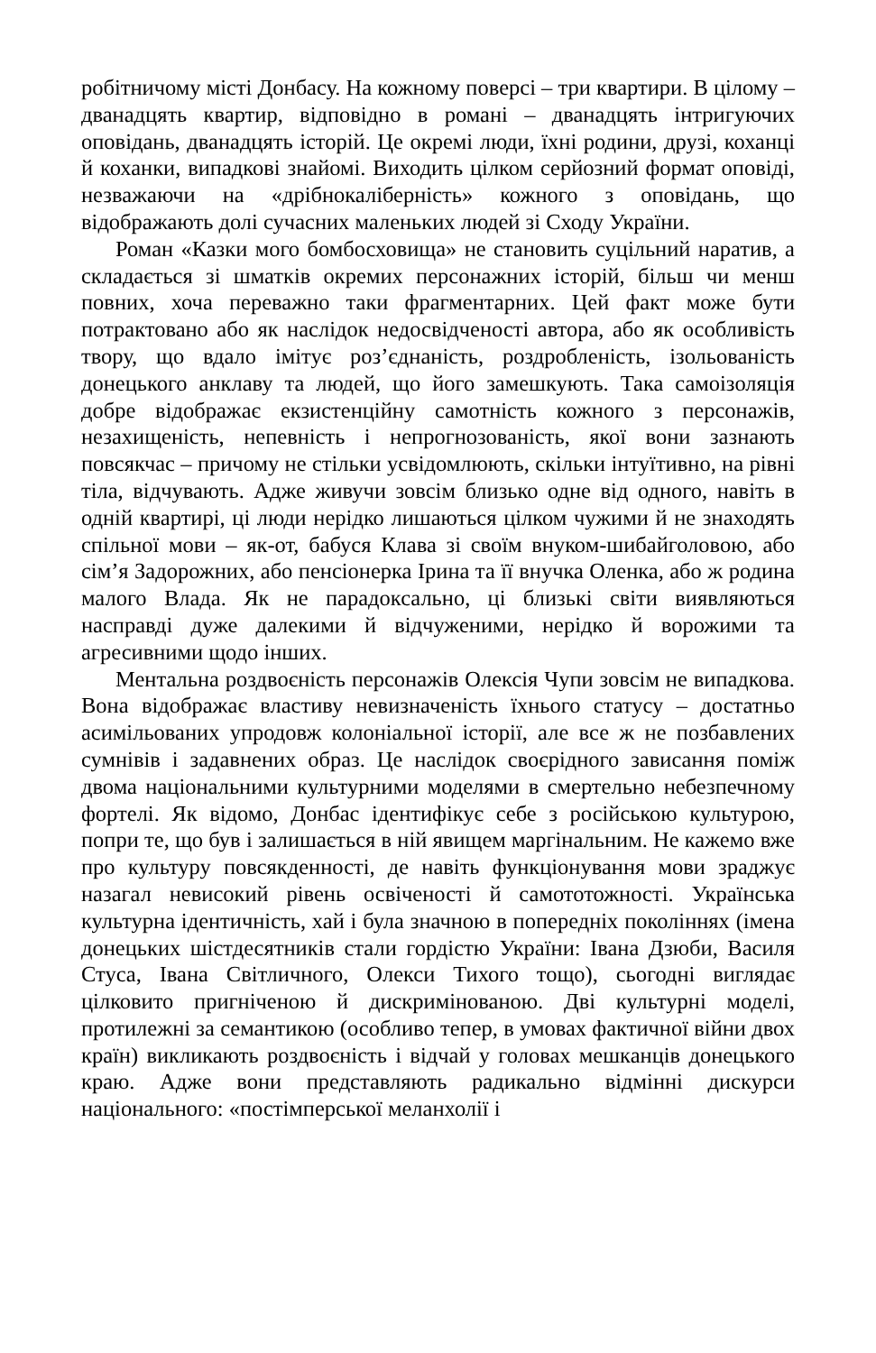робітничому місті Донбасу. На кожному поверсі – три квартири. В цілому – дванадцять квартир, відповідно в романі – дванадцять інтригуючих оповідань, дванадцять історій. Це окремі люди, їхні родини, друзі, коханці й коханки, випадкові знайомі. Виходить цілком серйозний формат оповіді, незважаючи на «дрібнокаліберність» кожного з оповідань, що відображають долі сучасних маленьких людей зі Сходу України.
Роман «Казки мого бомбосховища» не становить суцільний наратив, а складається зі шматків окремих персонажних історій, більш чи менш повних, хоча переважно таки фрагментарних. Цей факт може бути потрактовано або як наслідок недосвідченості автора, або як особливість твору, що вдало імітує роз’єднаність, роздробленість, ізольованість донецького анклаву та людей, що його замешкують. Така самоізоляція добре відображає екзистенційну самотність кожного з персонажів, незахищеність, непевність і непрогнозованість, якої вони зазнають повсякчас – причому не стільки усвідомлюють, скільки інтуїтивно, на рівні тіла, відчувають. Адже живучи зовсім близько одне від одного, навіть в одній квартирі, ці люди нерідко лишаються цілком чужими й не знаходять спільної мови – як-от, бабуся Клава зі своїм внуком-шибайголовою, або сім’я Задорожних, або пенсіонерка Ірина та її внучка Оленка, або ж родина малого Влада. Як не парадоксально, ці близькі світи виявляються насправді дуже далекими й відчуженими, нерідко й ворожими та агресивними щодо інших.
Ментальна роздвоєність персонажів Олексія Чупи зовсім не випадкова. Вона відображає властиву невизначеність їхнього статусу – достатньо асимільованих упродовж колоніальної історії, але все ж не позбавлених сумнівів і задавнених образ. Це наслідок своєрідного зависання поміж двома національними культурними моделями в смертельно небезпечному фортелі. Як відомо, Донбас ідентифікує себе з російською культурою, попри те, що був і залишається в ній явищем маргінальним. Не кажемо вже про культуру повсякденності, де навіть функціонування мови зраджує назагал невисокий рівень освіченості й самототожності. Українська культурна ідентичність, хай і була значною в попередніх поколіннях (імена донецьких шістдесятників стали гордістю України: Івана Дзюби, Василя Стуса, Івана Світличного, Олекси Тихого тощо), сьогодні виглядає цілковито пригніченою й дискримінованою. Дві культурні моделі, протилежні за семантикою (особливо тепер, в умовах фактичної війни двох країн) викликають роздвоєність і відчай у головах мешканців донецького краю. Адже вони представляють радикально відмінні дискурси національного: «постімперської меланхолії і